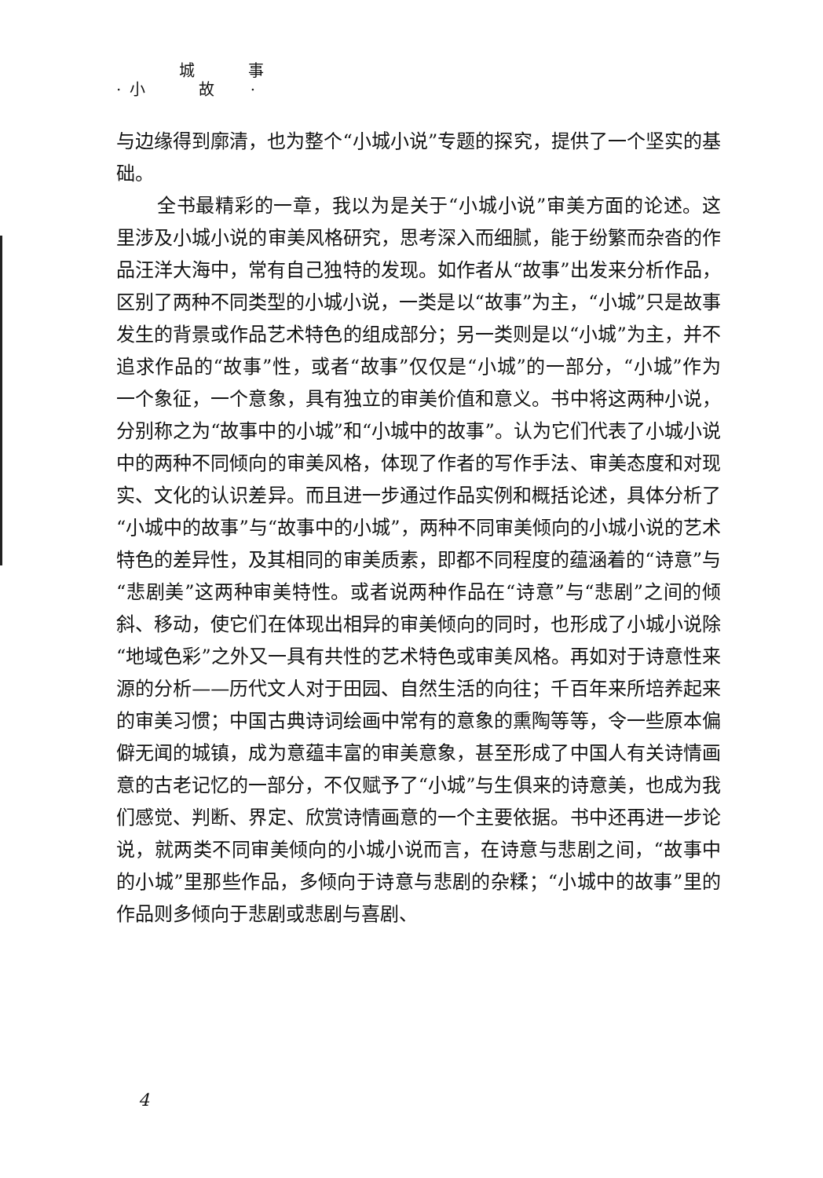城　　　事
· 小　　　故　　·
与边缘得到廓清，也为整个“小城小说”专题的探究，提供了一个坚实的基础。
全书最精彩的一章，我以为是关于“小城小说”审美方面的论述。这里涉及小城小说的审美风格研究，思考深入而细腻，能于纷繁而杂沓的作品汪洋大海中，常有自己独特的发现。如作者从“故事”出发来分析作品，区别了两种不同类型的小城小说，一类是以“故事”为主，“小城”只是故事发生的背景或作品艺术特色的组成部分；另一类则是以“小城”为主，并不追求作品的“故事”性，或者“故事”仅仅是“小城”的一部分，“小城”作为一个象征，一个意象，具有独立的审美价值和意义。书中将这两种小说，分别称之为“故事中的小城”和“小城中的故事”。认为它们代表了小城小说中的两种不同倾向的审美风格，体现了作者的写作手法、审美态度和对现实、文化的认识差异。而且进一步通过作品实例和概括论述，具体分析了“小城中的故事”与“故事中的小城”，两种不同审美倾向的小城小说的艺术特色的差异性，及其相同的审美质素，即都不同程度的蕴涵着的“诗意”与“悲剧美”这两种审美特性。或者说两种作品在“诗意”与“悲剧”之间的倾斜、移动，使它们在体现出相异的审美倾向的同时，也形成了小城小说除“地域色彩”之外又一具有共性的艺术特色或审美风格。再如对于诗意性来源的分析——历代文人对于田园、自然生活的向往；千百年来所培养起来的审美习惯；中国古典诗词绘画中常有的意象的熏陶等等，令一些原本偏僻无闻的城镇，成为意蕴丰富的审美意象，甚至形成了中国人有关诗情画意的古老记忆的一部分，不仅赋予了“小城”与生俱来的诗意美，也成为我们感觉、判断、界定、欣赏诗情画意的一个主要依据。书中还再进一步论说，就两类不同审美倾向的小城小说而言，在诗意与悲剧之间，“故事中的小城”里那些作品，多倾向于诗意与悲剧的杂糅；“小城中的故事”里的作品则多倾向于悲剧或悲剧与喜剧、
4